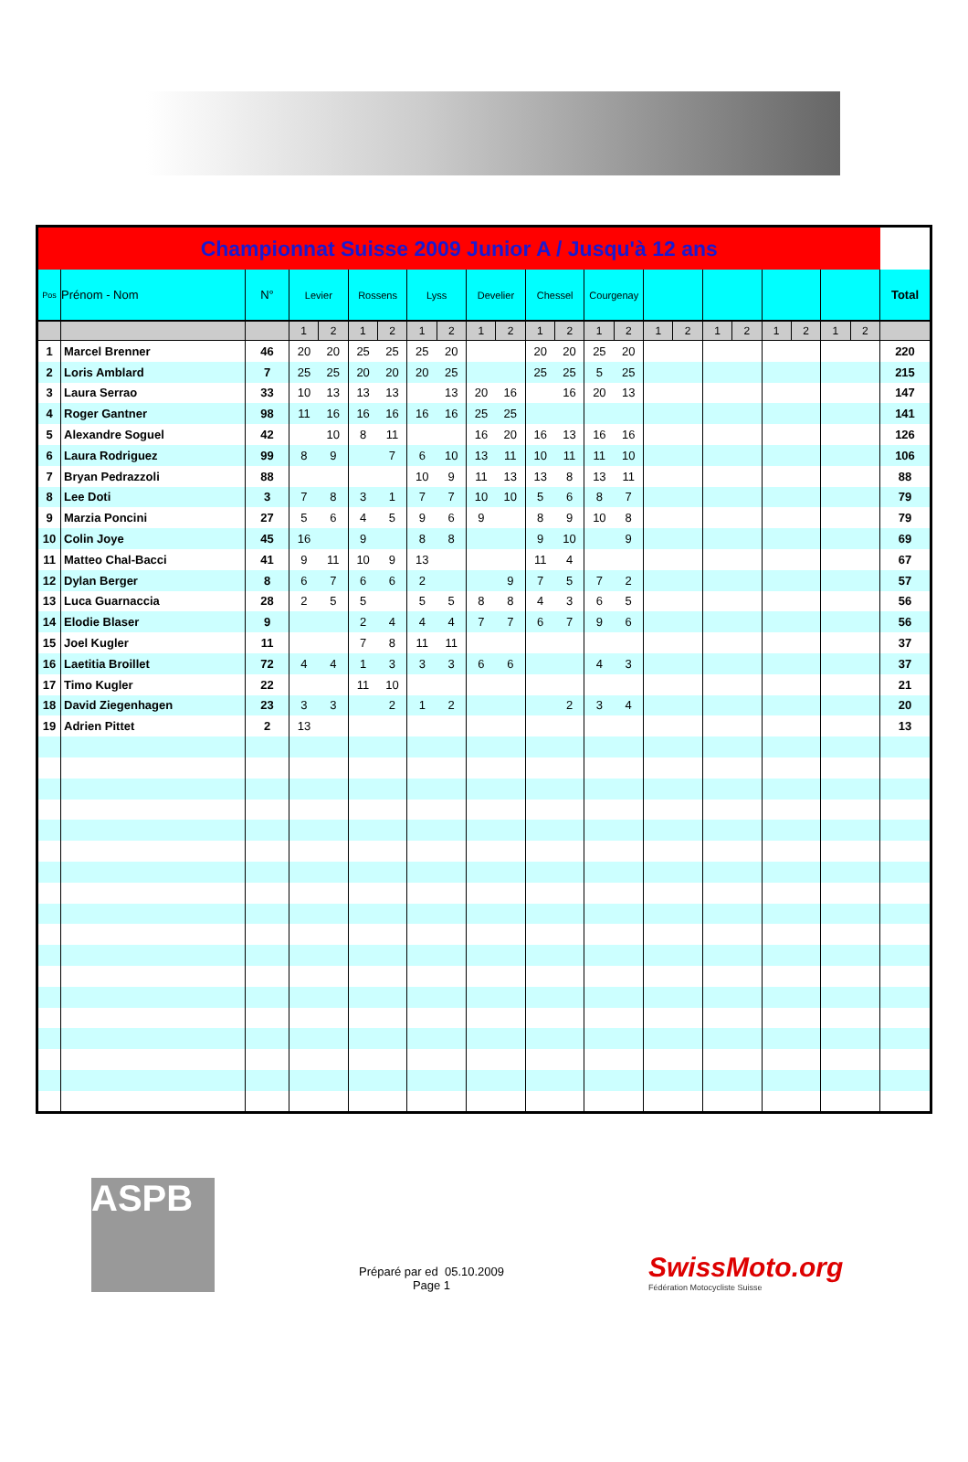| Championnat Suisse 2009 Junior A / Jusqu'à 12 ans | | | | | | | | | | | | | | | | | | | | | | | |
| Pos | Prénom - Nom | N° | Levier | | Rossens | | Lyss | | Develier | | Chessel | | Courgenay | | | | | | | | | | Total |
| | | | 1 | 2 | 1 | 2 | 1 | 2 | 1 | 2 | 1 | 2 | 1 | 2 | 1 | 2 | 1 | 2 | 1 | 2 | 1 | 2 | |
| 1 | Marcel Brenner | 46 | 20 | 20 | 25 | 25 | 25 | 20 | | | 20 | 20 | 25 | 20 | | | | | | | | | 220 |
| 2 | Loris Amblard | 7 | 25 | 25 | 20 | 20 | 20 | 25 | | | 25 | 25 | 5 | 25 | | | | | | | | | 215 |
| 3 | Laura Serrao | 33 | 10 | 13 | 13 | 13 | | 13 | 20 | 16 | | 16 | 20 | 13 | | | | | | | | | 147 |
| 4 | Roger Gantner | 98 | 11 | 16 | 16 | 16 | 16 | 16 | 25 | 25 | | | | | | | | | | | | | 141 |
| 5 | Alexandre Soguel | 42 | | 10 | 8 | 11 | | | 16 | 20 | 16 | 13 | 16 | 16 | | | | | | | | | 126 |
| 6 | Laura Rodriguez | 99 | 8 | 9 | | 7 | 6 | 10 | 13 | 11 | 10 | 11 | 11 | 10 | | | | | | | | | 106 |
| 7 | Bryan Pedrazzoli | 88 | | | | | 10 | 9 | 11 | 13 | 13 | 8 | 13 | 11 | | | | | | | | | 88 |
| 8 | Lee Doti | 3 | 7 | 8 | 3 | 1 | 7 | 7 | 10 | 10 | 5 | 6 | 8 | 7 | | | | | | | | | 79 |
| 9 | Marzia Poncini | 27 | 5 | 6 | 4 | 5 | 9 | 6 | 9 | | 8 | 9 | 10 | 8 | | | | | | | | | 79 |
| 10 | Colin Joye | 45 | 16 | | 9 | | 8 | 8 | | | 9 | 10 | | 9 | | | | | | | | | 69 |
| 11 | Matteo Chal-Bacci | 41 | 9 | 11 | 10 | 9 | 13 | | | | 11 | 4 | | | | | | | | | | | 67 |
| 12 | Dylan Berger | 8 | 6 | 7 | 6 | 6 | 2 | | | 9 | 7 | 5 | 7 | 2 | | | | | | | | | 57 |
| 13 | Luca Guarnaccia | 28 | 2 | 5 | 5 | | 5 | 5 | 8 | 8 | 4 | 3 | 6 | 5 | | | | | | | | | 56 |
| 14 | Elodie Blaser | 9 | | | 2 | 4 | 4 | 4 | 7 | 7 | 6 | 7 | 9 | 6 | | | | | | | | | 56 |
| 15 | Joel Kugler | 11 | | | 7 | 8 | 11 | 11 | | | | | | | | | | | | | | | 37 |
| 16 | Laetitia Broillet | 72 | 4 | 4 | 1 | 3 | 3 | 3 | 6 | 6 | | | 4 | 3 | | | | | | | | | 37 |
| 17 | Timo Kugler | 22 | | | 11 | 10 | | | | | | | | | | | | | | | | | 21 |
| 18 | David Ziegenhagen | 23 | 3 | 3 | | 2 | 1 | 2 | | | | 2 | 3 | 4 | | | | | | | | | 20 |
| 19 | Adrien Pittet | 2 | 13 | | | | | | | | | | | | | | | | | | | | 13 |
ASPB
Préparé par ed 05.10.2009
Page 1
SwissMoto.org
Fédération Motocycliste Suisse